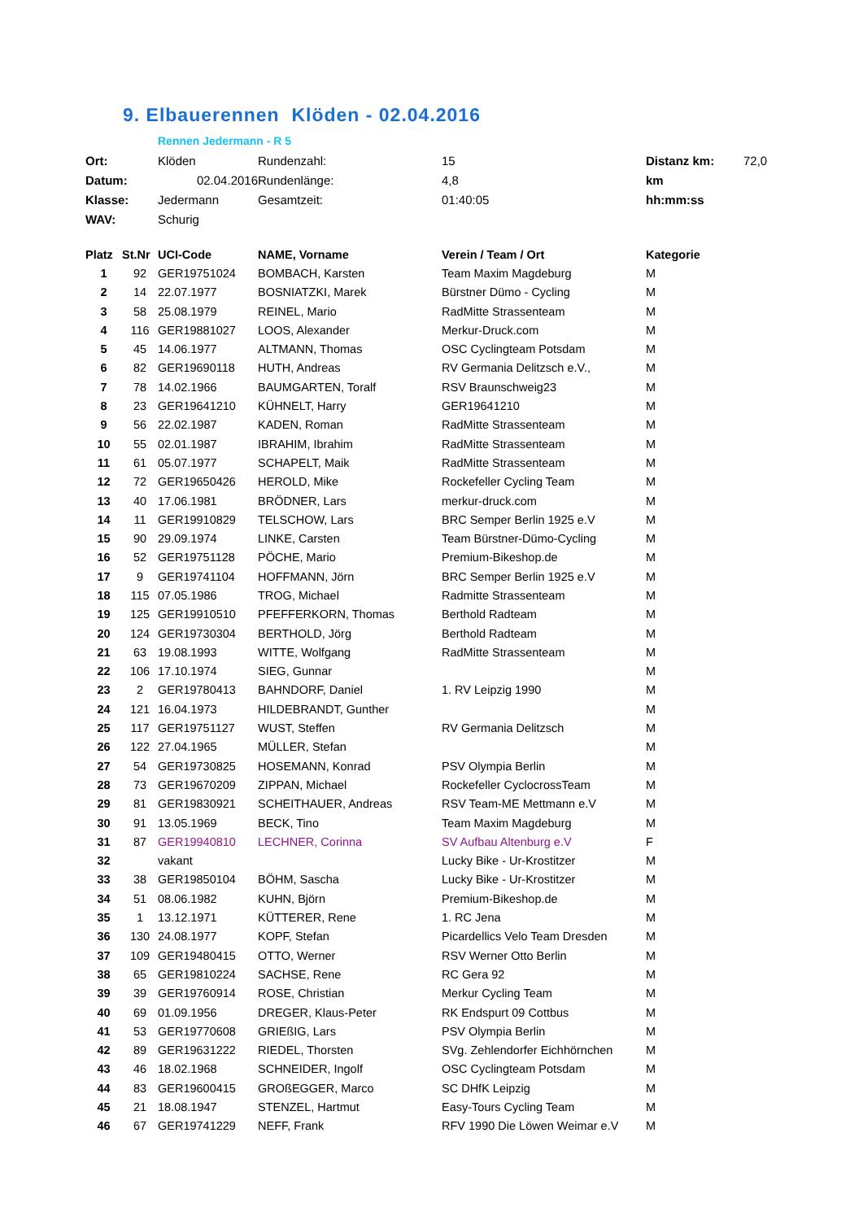9. Elbauerennen Klöden - 02.04.2016
Rennen Jedermann - R 5
| Ort: | Klöden | Rundenzahl: | 15 | Distanz km: | 72,0 |
| Datum: | 02.04.2016 | Rundenlänge: | 4,8 | km | |
| Klasse: | Jedermann | Gesamtzeit: | 01:40:05 | hh:mm:ss | |
| WAV: | Schurig | | | | |
| Platz | St.Nr | UCI-Code | NAME, Vorname | Verein / Team / Ort | Kategorie |
| --- | --- | --- | --- | --- | --- |
| 1 | 92 | GER19751024 | BOMBACH, Karsten | Team Maxim Magdeburg | M |
| 2 | 14 | 22.07.1977 | BOSNIATZKI, Marek | Bürstner Dümo - Cycling | M |
| 3 | 58 | 25.08.1979 | REINEL, Mario | RadMitte Strassenteam | M |
| 4 | 116 | GER19881027 | LOOS, Alexander | Merkur-Druck.com | M |
| 5 | 45 | 14.06.1977 | ALTMANN, Thomas | OSC Cyclingteam Potsdam | M |
| 6 | 82 | GER19690118 | HUTH, Andreas | RV Germania Delitzsch e.V., | M |
| 7 | 78 | 14.02.1966 | BAUMGARTEN, Toralf | RSV Braunschweig23 | M |
| 8 | 23 | GER19641210 | KÜHNELT, Harry | GER19641210 | M |
| 9 | 56 | 22.02.1987 | KADEN, Roman | RadMitte Strassenteam | M |
| 10 | 55 | 02.01.1987 | IBRAHIM, Ibrahim | RadMitte Strassenteam | M |
| 11 | 61 | 05.07.1977 | SCHAPELT, Maik | RadMitte Strassenteam | M |
| 12 | 72 | GER19650426 | HEROLD, Mike | Rockefeller Cycling Team | M |
| 13 | 40 | 17.06.1981 | BRÖDNER, Lars | merkur-druck.com | M |
| 14 | 11 | GER19910829 | TELSCHOW, Lars | BRC Semper Berlin 1925 e.V | M |
| 15 | 90 | 29.09.1974 | LINKE, Carsten | Team Bürstner-Dümo-Cycling | M |
| 16 | 52 | GER19751128 | PÖCHE, Mario | Premium-Bikeshop.de | M |
| 17 | 9 | GER19741104 | HOFFMANN, Jörn | BRC Semper Berlin 1925 e.V | M |
| 18 | 115 | 07.05.1986 | TROG, Michael | Radmitte Strassenteam | M |
| 19 | 125 | GER19910510 | PFEFFERKORN, Thomas | Berthold Radteam | M |
| 20 | 124 | GER19730304 | BERTHOLD, Jörg | Berthold Radteam | M |
| 21 | 63 | 19.08.1993 | WITTE, Wolfgang | RadMitte Strassenteam | M |
| 22 | 106 | 17.10.1974 | SIEG, Gunnar | | M |
| 23 | 2 | GER19780413 | BAHNDORF, Daniel | 1. RV Leipzig 1990 | M |
| 24 | 121 | 16.04.1973 | HILDEBRANDT, Gunther | | M |
| 25 | 117 | GER19751127 | WUST, Steffen | RV Germania Delitzsch | M |
| 26 | 122 | 27.04.1965 | MÜLLER, Stefan | | M |
| 27 | 54 | GER19730825 | HOSEMANN, Konrad | PSV Olympia Berlin | M |
| 28 | 73 | GER19670209 | ZIPPAN, Michael | Rockefeller CyclocrossTeam | M |
| 29 | 81 | GER19830921 | SCHEITHAUER, Andreas | RSV Team-ME Mettmann e.V | M |
| 30 | 91 | 13.05.1969 | BECK, Tino | Team Maxim Magdeburg | M |
| 31 | 87 | GER19940810 | LECHNER, Corinna | SV Aufbau Altenburg e.V | F |
| 32 | | vakant | | Lucky Bike - Ur-Krostitzer | M |
| 33 | 38 | GER19850104 | BÖHM, Sascha | Lucky Bike - Ur-Krostitzer | M |
| 34 | 51 | 08.06.1982 | KUHN, Björn | Premium-Bikeshop.de | M |
| 35 | 1 | 13.12.1971 | KÜTTERER, Rene | 1. RC Jena | M |
| 36 | 130 | 24.08.1977 | KOPF, Stefan | Picardellics Velo Team Dresden | M |
| 37 | 109 | GER19480415 | OTTO, Werner | RSV Werner Otto Berlin | M |
| 38 | 65 | GER19810224 | SACHSE, Rene | RC Gera 92 | M |
| 39 | 39 | GER19760914 | ROSE, Christian | Merkur Cycling Team | M |
| 40 | 69 | 01.09.1956 | DREGER, Klaus-Peter | RK Endspurt 09 Cottbus | M |
| 41 | 53 | GER19770608 | GRIEßIG, Lars | PSV Olympia Berlin | M |
| 42 | 89 | GER19631222 | RIEDEL, Thorsten | SVg. Zehlendorfer Eichhörnchen | M |
| 43 | 46 | 18.02.1968 | SCHNEIDER, Ingolf | OSC Cyclingteam Potsdam | M |
| 44 | 83 | GER19600415 | GROßEGGER, Marco | SC DHfK Leipzig | M |
| 45 | 21 | 18.08.1947 | STENZEL, Hartmut | Easy-Tours Cycling Team | M |
| 46 | 67 | GER19741229 | NEFF, Frank | RFV 1990 Die Löwen Weimar e.V | M |